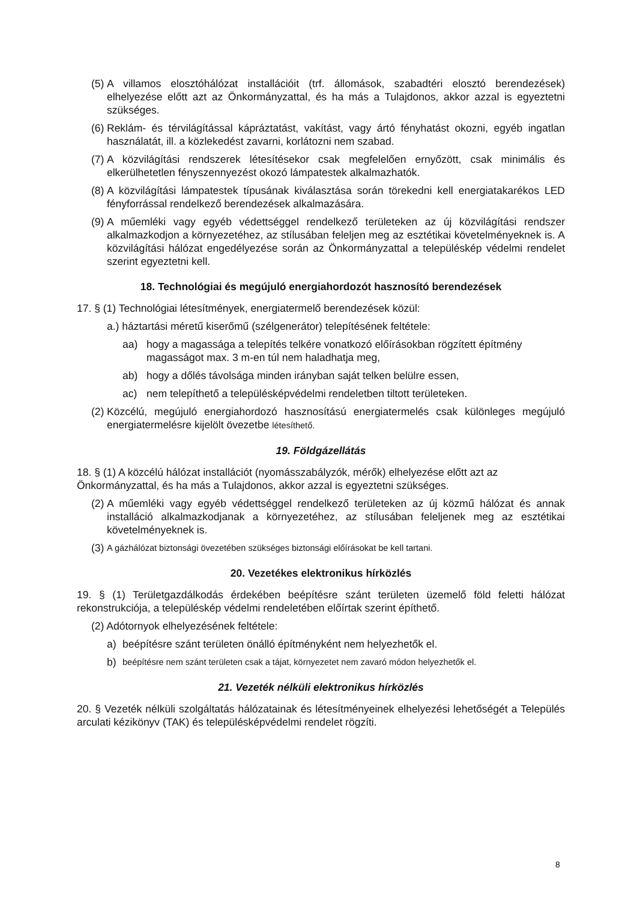(5) A villamos elosztóhálózat installációit (trf. állomások, szabadtéri elosztó berendezések) elhelyezése előtt azt az Önkormányzattal, és ha más a Tulajdonos, akkor azzal is egyeztetni szükséges.
(6) Reklám- és térvilágítással kápráztatást, vakítást, vagy ártó fényhatást okozni, egyéb ingatlan használatát, ill. a közlekedést zavarni, korlátozni nem szabad.
(7) A közvilágítási rendszerek létesítésekor csak megfelelően ernyőzött, csak minimális és elkerülhetetlen fényszennyezést okozó lámpatestek alkalmazhatók.
(8) A közvilágítási lámpatestek típusának kiválasztása során törekedni kell energiatakarékos LED fényforrással rendelkező berendezések alkalmazására.
(9) A műemléki vagy egyéb védettséggel rendelkező területeken az új közvilágítási rendszer alkalmazkodjon a környezetéhez, az stílusában feleljen meg az esztétikai követelményeknek is. A közvilágítási hálózat engedélyezése során az Önkormányzattal a településkép védelmi rendelet szerint egyeztetni kell.
18. Technológiai és megújuló energiahordozót hasznosító berendezések
17. § (1) Technológiai létesítmények, energiatermelő berendezések közül:
a.) háztartási méretű kiserőmű (szélgenerátor) telepítésének feltétele:
aa) hogy a magassága a telepítés telkére vonatkozó előírásokban rögzített építmény magasságot max. 3 m-en túl nem haladhatja meg,
ab) hogy a dőlés távolsága minden irányban saját telken belülre essen,
ac) nem telepíthető a településképvédelmi rendeletben tiltott területeken.
(2) Közcélú, megújuló energiahordozó hasznosítású energiatermelés csak különleges megújuló energiatermelésre kijelölt övezetbe létesíthető.
19. Földgázellátás
18. § (1) A közcélú hálózat installációt (nyomásszabályzók, mérők) elhelyezése előtt azt az Önkormányzattal, és ha más a Tulajdonos, akkor azzal is egyeztetni szükséges.
(2) A műemléki vagy egyéb védettséggel rendelkező területeken az új közmű hálózat és annak installáció alkalmazkodjanak a környezetéhez, az stílusában feleljenek meg az esztétikai követelményeknek is.
(3) A gázhálózat biztonsági övezetében szükséges biztonsági előírásokat be kell tartani.
20. Vezetékes elektronikus hírközlés
19. § (1) Területgazdálkodás érdekében beépítésre szánt területen üzemelő föld feletti hálózat rekonstrukciója, a településkép védelmi rendeletében előírtak szerint építhető.
(2) Adótornyok elhelyezésének feltétele:
a) beépítésre szánt területen önálló építményként nem helyezhetők el.
b) beépítésre nem szánt területen csak a tájat, környezetet nem zavaró módon helyezhetők el.
21. Vezeték nélküli elektronikus hírközlés
20. § Vezeték nélküli szolgáltatás hálózatainak és létesítményeinek elhelyezési lehetőségét a Település arculati kézikönyv (TAK) és településképvédelmi rendelet rögzíti.
8